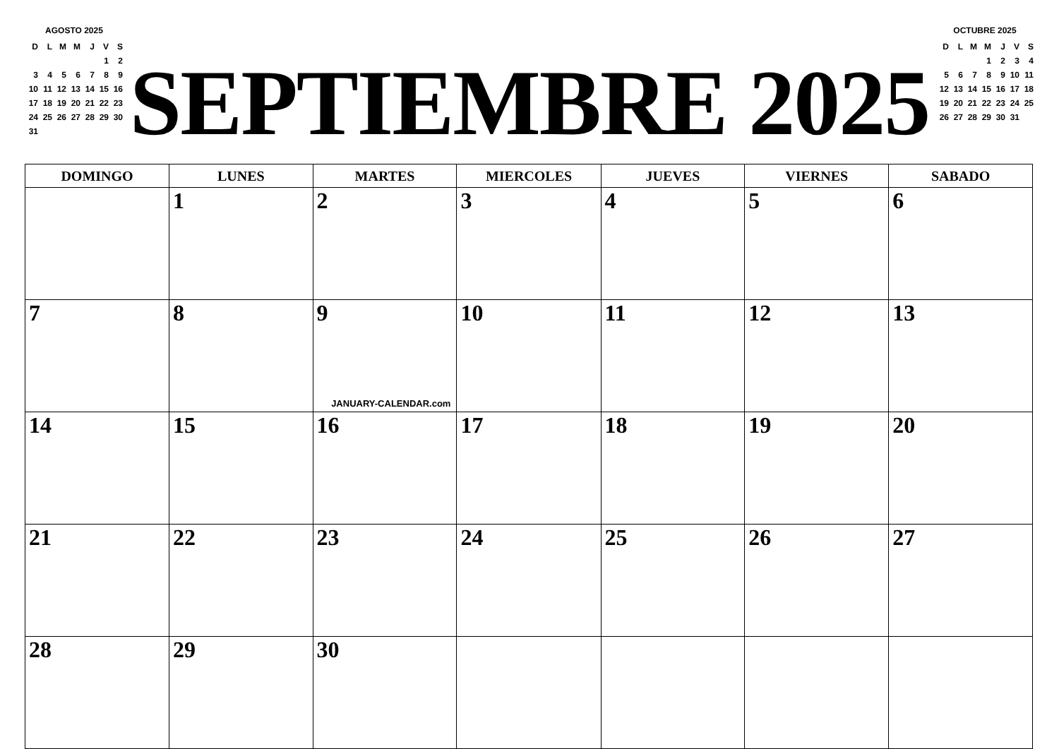AGOSTO 2025
| D | L | M | M | J | V | S |
| | | | | | 1 | 2 |
| 3 | 4 | 5 | 6 | 7 | 8 | 9 |
| 10 | 11 | 12 | 13 | 14 | 15 | 16 |
| 17 | 18 | 19 | 20 | 21 | 22 | 23 |
| 24 | 25 | 26 | 27 | 28 | 29 | 30 |
| 31 | | | | | | |
SEPTIEMBRE 2025
OCTUBRE 2025
| D | L | M | M | J | V | S |
| | | | 1 | 2 | 3 | 4 |
| 5 | 6 | 7 | 8 | 9 | 10 | 11 |
| 12 | 13 | 14 | 15 | 16 | 17 | 18 |
| 19 | 20 | 21 | 22 | 23 | 24 | 25 |
| 26 | 27 | 28 | 29 | 30 | 31 | |
| DOMINGO | LUNES | MARTES | MIERCOLES | JUEVES | VIERNES | SABADO |
| --- | --- | --- | --- | --- | --- | --- |
| | 1 | 2 | 3 | 4 | 5 | 6 |
| 7 | 8 | 9 JANUARY-CALENDAR.com | 10 | 11 | 12 | 13 |
| 14 | 15 | 16 | 17 | 18 | 19 | 20 |
| 21 | 22 | 23 | 24 | 25 | 26 | 27 |
| 28 | 29 | 30 | | | | |